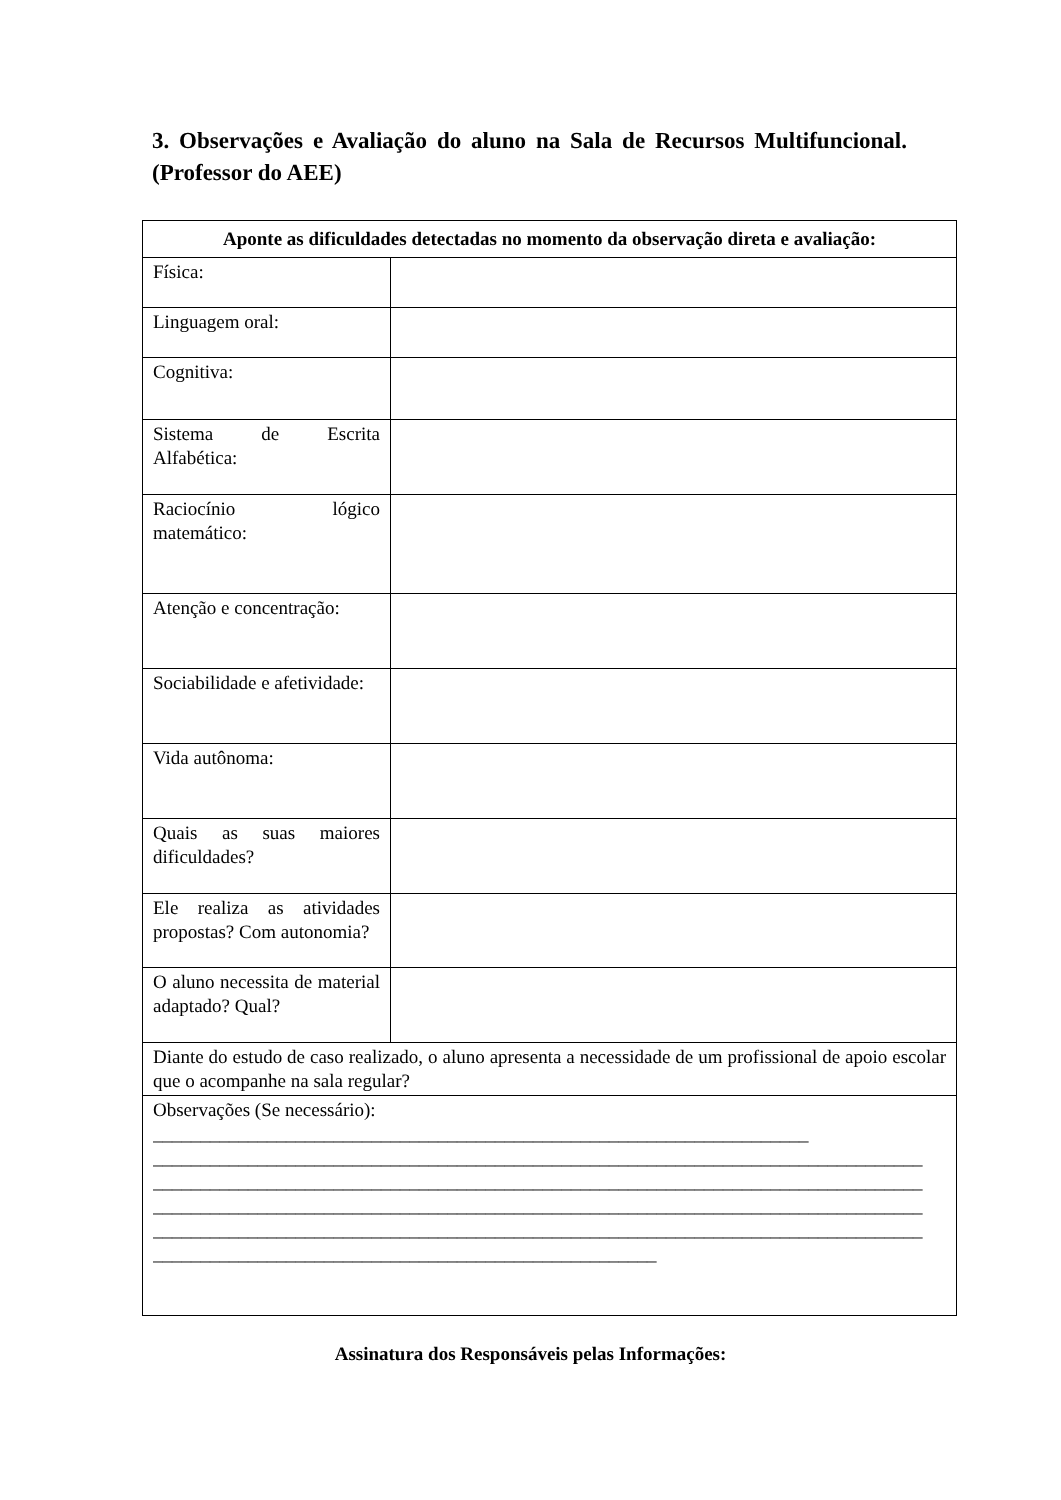3. Observações e Avaliação do aluno na Sala de Recursos Multifuncional. (Professor do AEE)
| Aponte as dificuldades detectadas no momento da observação direta e avaliação: | |
| --- | --- |
| Física: | |
| Linguagem oral: | |
| Cognitiva: | |
| Sistema de Escrita Alfabética: | |
| Raciocínio lógico matemático: | |
| Atenção e concentração: | |
| Sociabilidade e afetividade: | |
| Vida autônoma: | |
| Quais as suas maiores dificuldades? | |
| Ele realiza as atividades propostas? Com autonomia? | |
| O aluno necessita de material adaptado? Qual? | |
| Diante do estudo de caso realizado, o aluno apresenta a necessidade de um profissional de apoio escolar que o acompanhe na sala regular? | |
| Observações (Se necessário): _____________________________________________________________________ _________________________________________________________________________________ _________________________________________________________________________________ _________________________________________________________________________________ _________________________________________________________________________________ _____________________________________________________ | |
Assinatura dos Responsáveis pelas Informações: